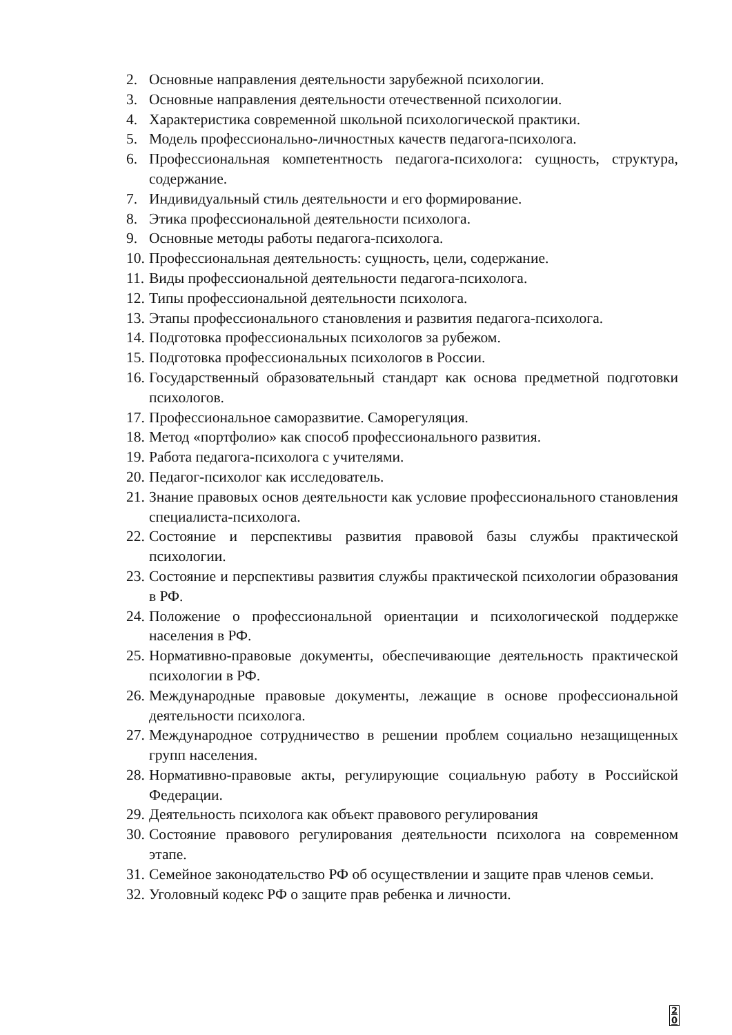2. Основные направления деятельности зарубежной психологии.
3. Основные направления деятельности отечественной психологии.
4. Характеристика современной школьной психологической практики.
5. Модель профессионально-личностных качеств педагога-психолога.
6. Профессиональная компетентность педагога-психолога: сущность, структура, содержание.
7. Индивидуальный стиль деятельности и его формирование.
8. Этика профессиональной деятельности психолога.
9. Основные методы работы педагога-психолога.
10. Профессиональная деятельность: сущность, цели, содержание.
11. Виды профессиональной деятельности педагога-психолога.
12. Типы профессиональной деятельности психолога.
13. Этапы профессионального становления и развития педагога-психолога.
14. Подготовка профессиональных психологов за рубежом.
15. Подготовка профессиональных психологов в России.
16. Государственный образовательный стандарт как основа предметной подготовки психологов.
17. Профессиональное саморазвитие. Саморегуляция.
18. Метод «портфолио» как способ профессионального развития.
19. Работа педагога-психолога с учителями.
20. Педагог-психолог как исследователь.
21. Знание правовых основ деятельности как условие профессионального становления специалиста-психолога.
22. Состояние и перспективы развития правовой базы службы практической психологии.
23. Состояние и перспективы развития службы практической психологии образования в РФ.
24. Положение о профессиональной ориентации и психологической поддержке населения в РФ.
25. Нормативно-правовые документы, обеспечивающие деятельность практической психологии в РФ.
26. Международные правовые документы, лежащие в основе профессиональной деятельности психолога.
27. Международное сотрудничество в решении проблем социально незащищенных групп населения.
28. Нормативно-правовые акты, регулирующие социальную работу в Российской Федерации.
29. Деятельность психолога как объект правового регулирования
30. Состояние правового регулирования деятельности психолога на современном этапе.
31. Семейное законодательство РФ об осуществлении и защите прав членов семьи.
32. Уголовный кодекс РФ о защите прав ребенка и личности.
2
0